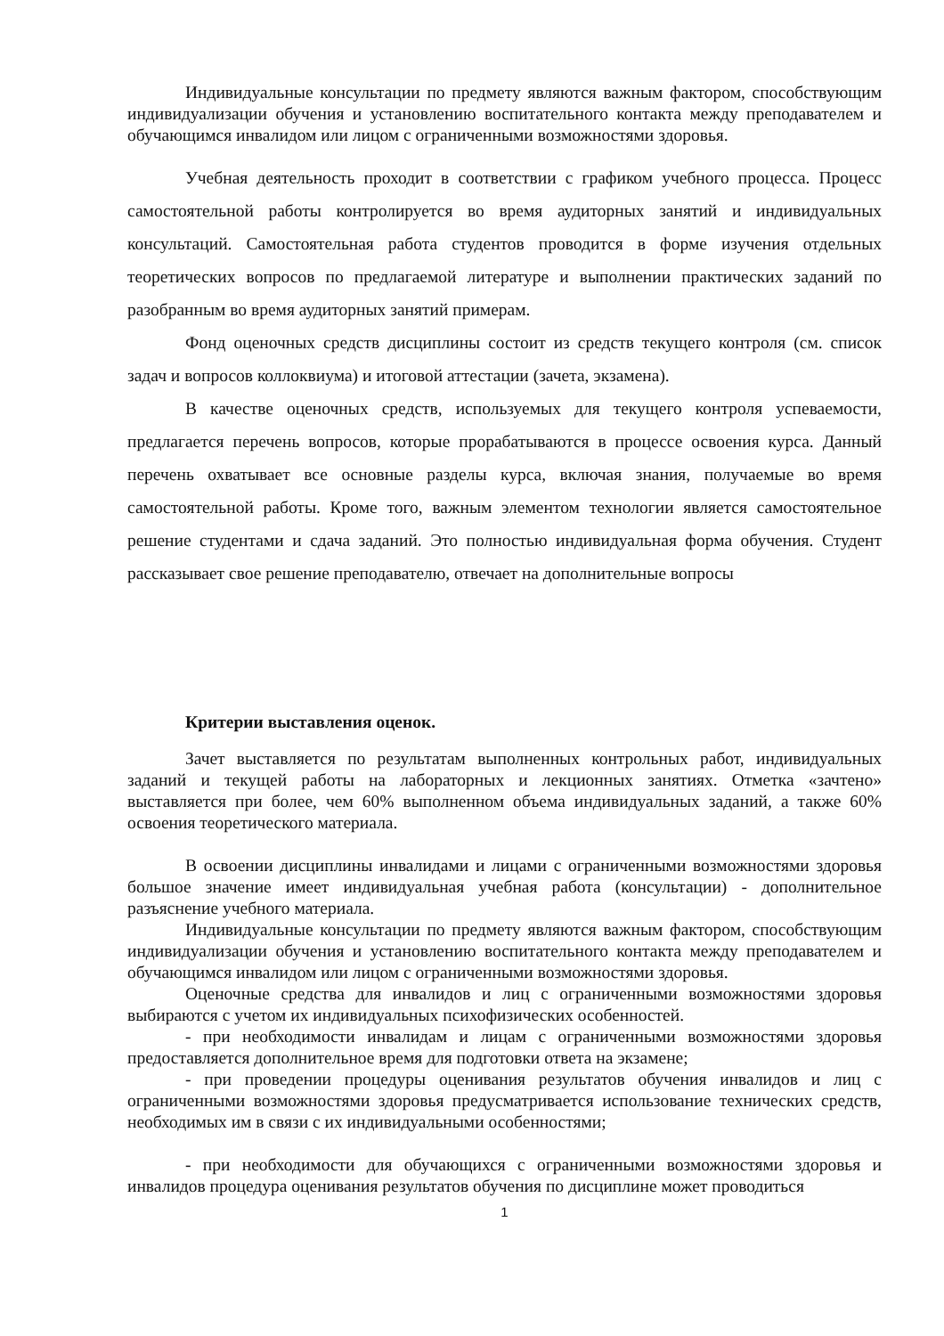Индивидуальные консультации по предмету являются важным фактором, способствующим индивидуализации обучения и установлению воспитательного контакта между преподавателем и обучающимся инвалидом или лицом с ограниченными возможностями здоровья.
Учебная деятельность проходит в соответствии с графиком учебного процесса. Процесс самостоятельной работы контролируется во время аудиторных занятий и индивидуальных консультаций. Самостоятельная работа студентов проводится в форме изучения отдельных теоретических вопросов по предлагаемой литературе и выполнении практических заданий по разобранным во время аудиторных занятий примерам.
Фонд оценочных средств дисциплины состоит из средств текущего контроля (см. список задач и вопросов коллоквиума) и итоговой аттестации (зачета, экзамена).
В качестве оценочных средств, используемых для текущего контроля успеваемости, предлагается перечень вопросов, которые прорабатываются в процессе освоения курса. Данный перечень охватывает все основные разделы курса, включая знания, получаемые во время самостоятельной работы. Кроме того, важным элементом технологии является самостоятельное решение студентами и сдача заданий. Это полностью индивидуальная форма обучения. Студент рассказывает свое решение преподавателю, отвечает на дополнительные вопросы
Критерии выставления оценок.
Зачет выставляется по результатам выполненных контрольных работ, индивидуальных заданий и текущей работы на лабораторных и лекционных занятиях. Отметка «зачтено» выставляется при более, чем 60% выполненном объема индивидуальных заданий, а также 60% освоения теоретического материала.
В освоении дисциплины инвалидами и лицами с ограниченными возможностями здоровья большое значение имеет индивидуальная учебная работа (консультации) - дополнительное разъяснение учебного материала.
Индивидуальные консультации по предмету являются важным фактором, способствующим индивидуализации обучения и установлению воспитательного контакта между преподавателем и обучающимся инвалидом или лицом с ограниченными возможностями здоровья.
Оценочные средства для инвалидов и лиц с ограниченными возможностями здоровья выбираются с учетом их индивидуальных психофизических особенностей.
- при необходимости инвалидам и лицам с ограниченными возможностями здоровья предоставляется дополнительное время для подготовки ответа на экзамене;
- при проведении процедуры оценивания результатов обучения инвалидов и лиц с ограниченными возможностями здоровья предусматривается использование технических средств, необходимых им в связи с их индивидуальными особенностями;
- при необходимости для обучающихся с ограниченными возможностями здоровья и инвалидов процедура оценивания результатов обучения по дисциплине может проводиться
1